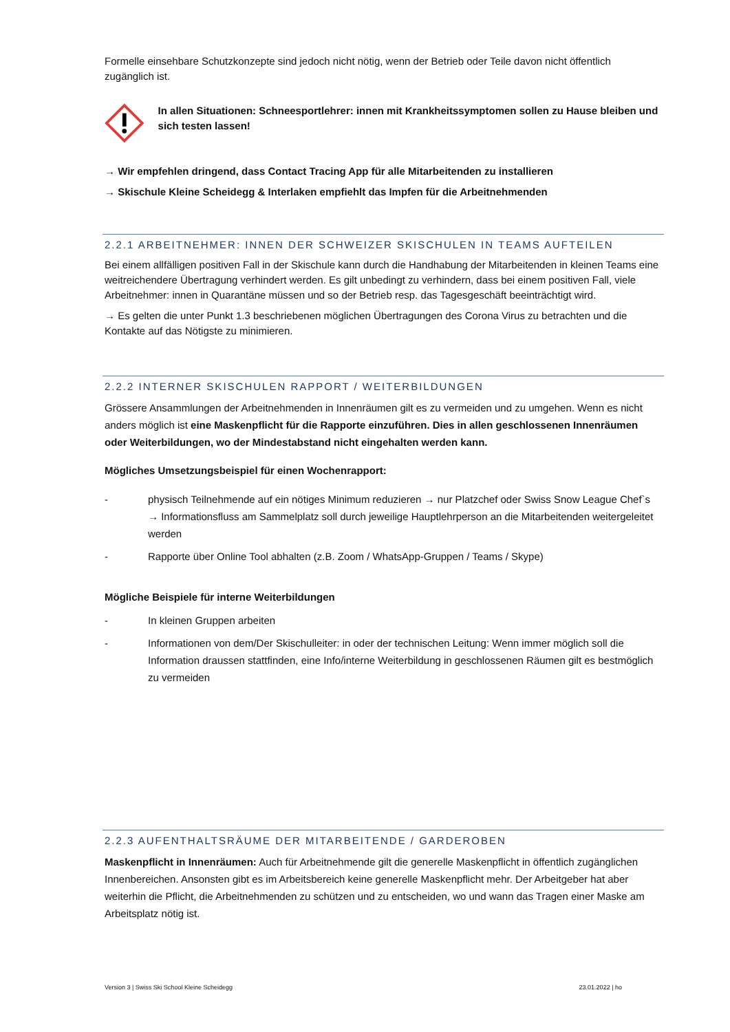Formelle einsehbare Schutzkonzepte sind jedoch nicht nötig, wenn der Betrieb oder Teile davon nicht öffentlich zugänglich ist.
In allen Situationen: Schneesportlehrer: innen mit Krankheitssymptomen sollen zu Hause bleiben und sich testen lassen!
→ Wir empfehlen dringend, dass Contact Tracing App für alle Mitarbeitenden zu installieren
→ Skischule Kleine Scheidegg & Interlaken empfiehlt das Impfen für die Arbeitnehmenden
2.2.1 ARBEITNEHMER: INNEN DER SCHWEIZER SKISCHULEN IN TEAMS AUFTEILEN
Bei einem allfälligen positiven Fall in der Skischule kann durch die Handhabung der Mitarbeitenden in kleinen Teams eine weitreichendere Übertragung verhindert werden. Es gilt unbedingt zu verhindern, dass bei einem positiven Fall, viele Arbeitnehmer: innen in Quarantäne müssen und so der Betrieb resp. das Tagesgeschäft beeinträchtigt wird.
→ Es gelten die unter Punkt 1.3 beschriebenen möglichen Übertragungen des Corona Virus zu betrachten und die Kontakte auf das Nötigste zu minimieren.
2.2.2 INTERNER SKISCHULEN RAPPORT / WEITERBILDUNGEN
Grössere Ansammlungen der Arbeitnehmenden in Innenräumen gilt es zu vermeiden und zu umgehen. Wenn es nicht anders möglich ist eine Maskenpflicht für die Rapporte einzuführen. Dies in allen geschlossenen Innenräumen oder Weiterbildungen, wo der Mindestabstand nicht eingehalten werden kann.
Mögliches Umsetzungsbeispiel für einen Wochenrapport:
- physisch Teilnehmende auf ein nötiges Minimum reduzieren → nur Platzchef oder Swiss Snow League Chef`s → Informationsfluss am Sammelplatz soll durch jeweilige Hauptlehrperson an die Mitarbeitenden weitergeleitet werden
- Rapporte über Online Tool abhalten (z.B. Zoom / WhatsApp-Gruppen / Teams / Skype)
Mögliche Beispiele für interne Weiterbildungen
- In kleinen Gruppen arbeiten
- Informationen von dem/Der Skischulleiter: in oder der technischen Leitung: Wenn immer möglich soll die Information draussen stattfinden, eine Info/interne Weiterbildung in geschlossenen Räumen gilt es bestmöglich zu vermeiden
2.2.3 AUFENTHALTSRÄUME DER MITARBEITENDE / GARDEROBEN
Maskenpflicht in Innenräumen: Auch für Arbeitnehmende gilt die generelle Maskenpflicht in öffentlich zugänglichen Innenbereichen. Ansonsten gibt es im Arbeitsbereich keine generelle Maskenpflicht mehr. Der Arbeitgeber hat aber weiterhin die Pflicht, die Arbeitnehmenden zu schützen und zu entscheiden, wo und wann das Tragen einer Maske am Arbeitsplatz nötig ist.
Version 3 | Swiss Ski School Kleine Scheidegg 23.01.2022 | ho